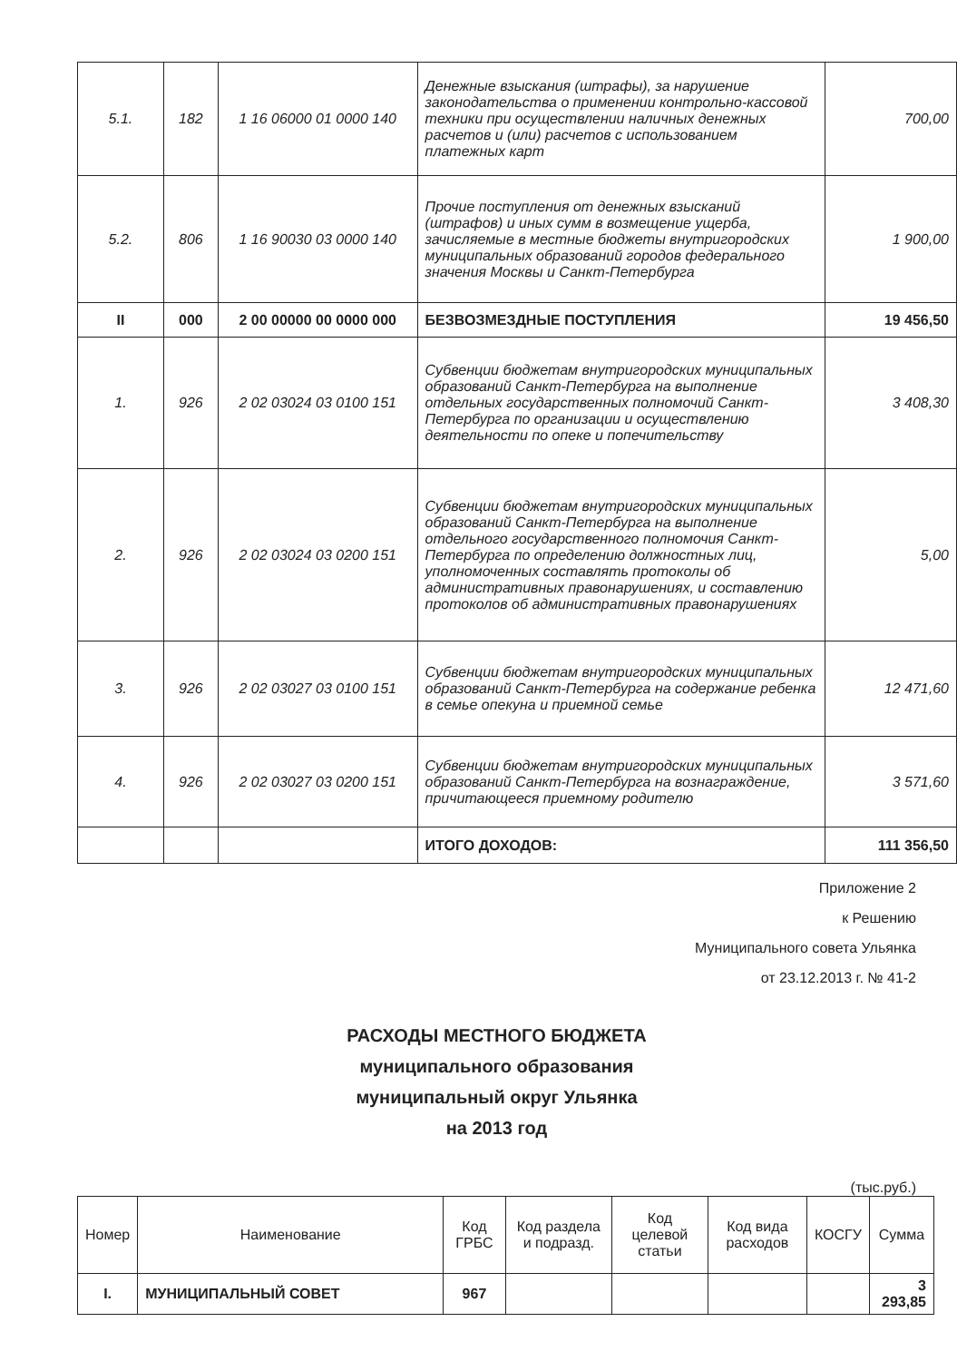| 5.1. | 182 | 1 16 06000 01 0000 140 | Денежные взыскания (штрафы), за нарушение законодательства о применении контрольно-кассовой техники при осуществлении наличных денежных расчетов и (или) расчетов с использованием платежных карт | 700,00 |
| 5.2. | 806 | 1 16 90030 03 0000 140 | Прочие поступления от денежных взысканий (штрафов) и иных сумм в возмещение ущерба, зачисляемые в местные бюджеты внутригородских муниципальных образований городов федерального значения Москвы и Санкт-Петербурга | 1 900,00 |
| II | 000 | 2 00 00000 00 0000 000 | БЕЗВОЗМЕЗДНЫЕ ПОСТУПЛЕНИЯ | 19 456,50 |
| 1. | 926 | 2 02 03024 03 0100 151 | Субвенции бюджетам внутригородских муниципальных образований Санкт-Петербурга на выполнение отдельных государственных полномочий Санкт-Петербурга по организации и осуществлению деятельности по опеке и попечительству | 3 408,30 |
| 2. | 926 | 2 02 03024 03 0200 151 | Субвенции бюджетам внутригородских муниципальных образований Санкт-Петербурга на выполнение отдельного государственного полномочия Санкт-Петербурга по определению должностных лиц, уполномоченных составлять протоколы об административных правонарушениях, и составлению протоколов об административных правонарушениях | 5,00 |
| 3. | 926 | 2 02 03027 03 0100 151 | Субвенции бюджетам внутригородских муниципальных образований Санкт-Петербурга на содержание ребенка в семье опекуна и приемной семье | 12 471,60 |
| 4. | 926 | 2 02 03027 03 0200 151 | Субвенции бюджетам внутригородских муниципальных образований Санкт-Петербурга на вознаграждение, причитающееся приемному родителю | 3 571,60 |
| | | | ИТОГО ДОХОДОВ: | 111 356,50 |
Приложение 2
к Решению
Муниципального совета Ульянка
от 23.12.2013 г. № 41-2
РАСХОДЫ МЕСТНОГО БЮДЖЕТА
муниципального образования
муниципальный округ Ульянка
на 2013 год
(тыс.руб.)
| Номер | Наименование | Код ГРБС | Код раздела и подразд. | Код целевой статьи | Код вида расходов | КОСГУ | Сумма |
| --- | --- | --- | --- | --- | --- | --- | --- |
| I. | МУНИЦИПАЛЬНЫЙ СОВЕТ | 967 | | | | | 3 293,85 |